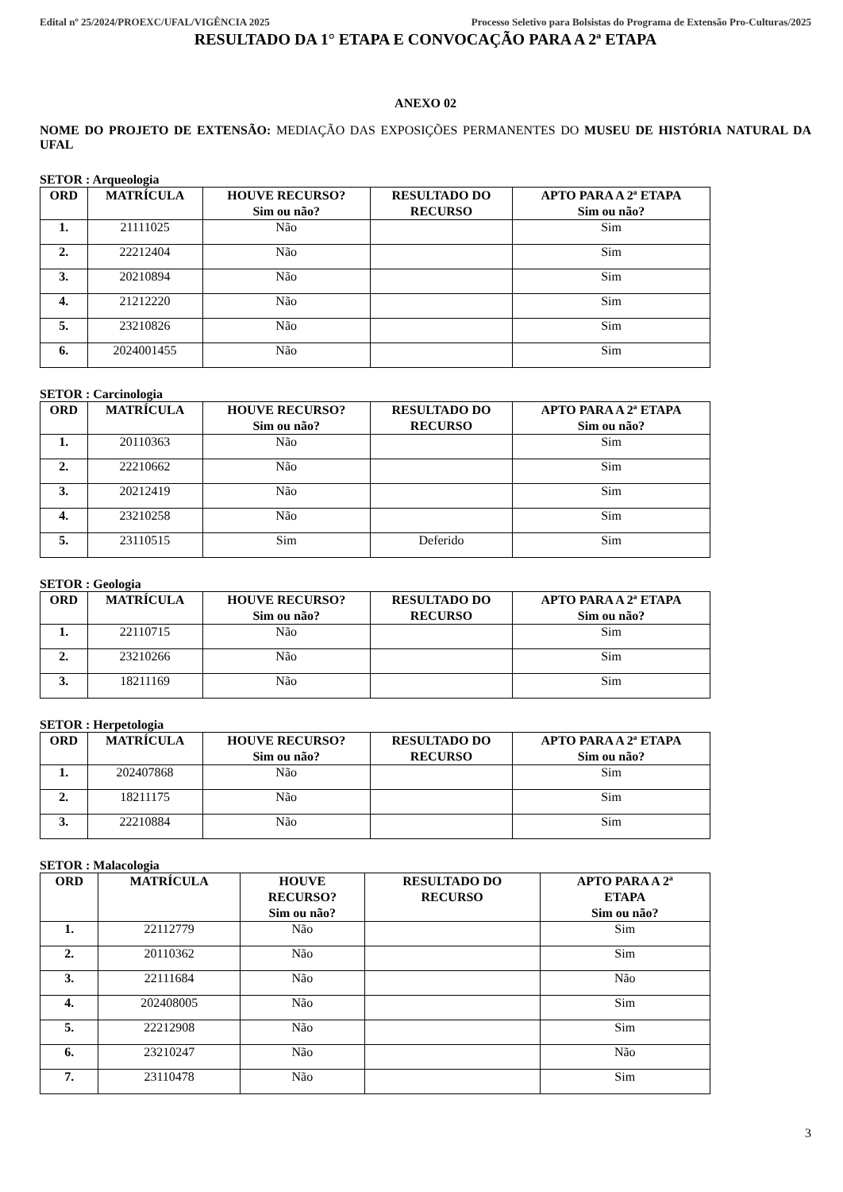Edital nº 25/2024/PROEXC/UFAL/VIGÊNCIA 2025 Processo Seletivo para Bolsistas do Programa de Extensão Pro-Culturas/2025
RESULTADO DA 1° ETAPA E CONVOCAÇÃO PARA A 2ª ETAPA
ANEXO 02
NOME DO PROJETO DE EXTENSÃO: MEDIAÇÃO DAS EXPOSIÇÕES PERMANENTES DO MUSEU DE HISTÓRIA NATURAL DA UFAL
SETOR : Arqueologia
| ORD | MATRÍCULA | HOUVE RECURSO? Sim ou não? | RESULTADO DO RECURSO | APTO PARA A 2ª ETAPA Sim ou não? |
| --- | --- | --- | --- | --- |
| 1. | 21111025 | Não | | Sim |
| 2. | 22212404 | Não | | Sim |
| 3. | 20210894 | Não | | Sim |
| 4. | 21212220 | Não | | Sim |
| 5. | 23210826 | Não | | Sim |
| 6. | 2024001455 | Não | | Sim |
SETOR : Carcinologia
| ORD | MATRÍCULA | HOUVE RECURSO? Sim ou não? | RESULTADO DO RECURSO | APTO PARA A 2ª ETAPA Sim ou não? |
| --- | --- | --- | --- | --- |
| 1. | 20110363 | Não | | Sim |
| 2. | 22210662 | Não | | Sim |
| 3. | 20212419 | Não | | Sim |
| 4. | 23210258 | Não | | Sim |
| 5. | 23110515 | Sim | Deferido | Sim |
SETOR : Geologia
| ORD | MATRÍCULA | HOUVE RECURSO? Sim ou não? | RESULTADO DO RECURSO | APTO PARA A 2ª ETAPA Sim ou não? |
| --- | --- | --- | --- | --- |
| 1. | 22110715 | Não | | Sim |
| 2. | 23210266 | Não | | Sim |
| 3. | 18211169 | Não | | Sim |
SETOR : Herpetologia
| ORD | MATRÍCULA | HOUVE RECURSO? Sim ou não? | RESULTADO DO RECURSO | APTO PARA A 2ª ETAPA Sim ou não? |
| --- | --- | --- | --- | --- |
| 1. | 202407868 | Não | | Sim |
| 2. | 18211175 | Não | | Sim |
| 3. | 22210884 | Não | | Sim |
SETOR : Malacologia
| ORD | MATRÍCULA | HOUVE RECURSO? Sim ou não? | RESULTADO DO RECURSO | APTO PARA A 2ª ETAPA Sim ou não? |
| --- | --- | --- | --- | --- |
| 1. | 22112779 | Não | | Sim |
| 2. | 20110362 | Não | | Sim |
| 3. | 22111684 | Não | | Não |
| 4. | 202408005 | Não | | Sim |
| 5. | 22212908 | Não | | Sim |
| 6. | 23210247 | Não | | Não |
| 7. | 23110478 | Não | | Sim |
3